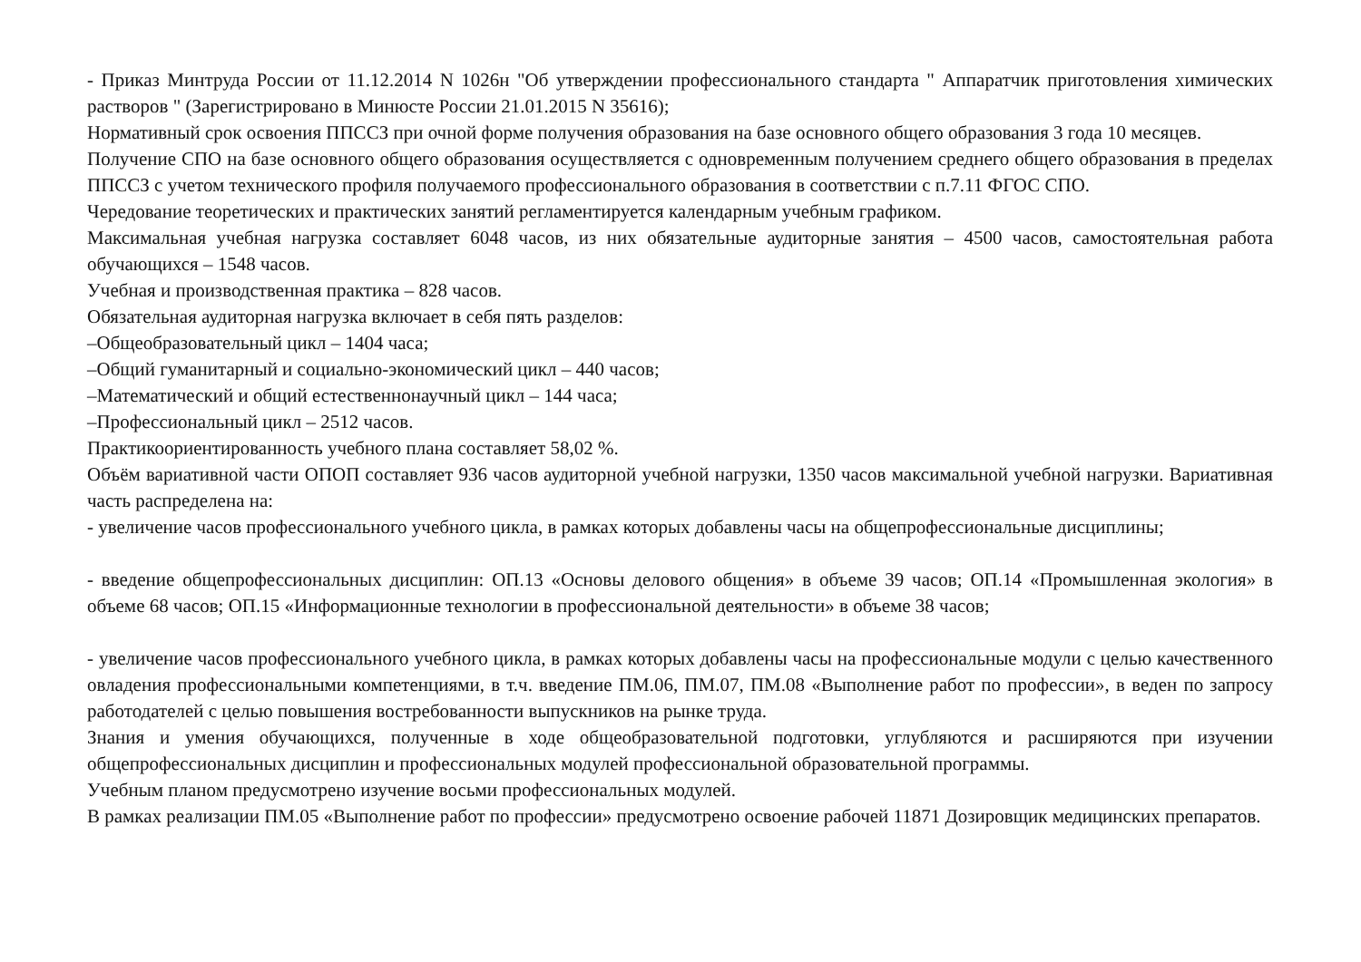- Приказ Минтруда России от 11.12.2014 N 1026н "Об утверждении профессионального стандарта " Аппаратчик приготовления химических растворов " (Зарегистрировано в Минюсте России 21.01.2015 N 35616);
Нормативный срок освоения ППССЗ при очной форме получения образования на базе основного общего образования 3 года 10 месяцев.
Получение СПО на базе основного общего образования осуществляется с одновременным получением среднего общего образования в пределах ППССЗ с учетом технического профиля получаемого профессионального образования в соответствии с п.7.11 ФГОС СПО.
Чередование теоретических и практических занятий регламентируется календарным учебным графиком.
Максимальная учебная нагрузка составляет 6048 часов, из них обязательные аудиторные занятия – 4500 часов, самостоятельная работа обучающихся – 1548 часов.
Учебная и производственная практика – 828 часов.
Обязательная аудиторная нагрузка включает в себя пять разделов:
–Общеобразовательный цикл – 1404 часа;
–Общий гуманитарный и социально-экономический цикл – 440 часов;
–Математический и общий естественнонаучный цикл – 144 часа;
–Профессиональный цикл – 2512 часов.
Практикоориентированность учебного плана составляет 58,02 %.
Объём вариативной части ОПОП составляет 936 часов аудиторной учебной нагрузки, 1350 часов максимальной учебной нагрузки. Вариативная часть распределена на:
- увеличение часов профессионального учебного цикла, в рамках которых добавлены часы на общепрофессиональные дисциплины;
- введение общепрофессиональных дисциплин: ОП.13 «Основы делового общения» в объеме 39 часов; ОП.14 «Промышленная экология» в объеме 68 часов; ОП.15 «Информационные технологии в профессиональной деятельности» в объеме 38 часов;
- увеличение часов профессионального учебного цикла, в рамках которых добавлены часы на профессиональные модули с целью качественного овладения профессиональными компетенциями, в т.ч. введение ПМ.06, ПМ.07, ПМ.08 «Выполнение работ по профессии», в веден по запросу работодателей с целью повышения востребованности выпускников на рынке труда.
Знания и умения обучающихся, полученные в ходе общеобразовательной подготовки, углубляются и расширяются при изучении общепрофессиональных дисциплин и профессиональных модулей профессиональной образовательной программы.
Учебным планом предусмотрено изучение восьми профессиональных модулей.
В рамках реализации ПМ.05 «Выполнение работ по профессии» предусмотрено освоение рабочей 11871 Дозировщик медицинских препаратов.